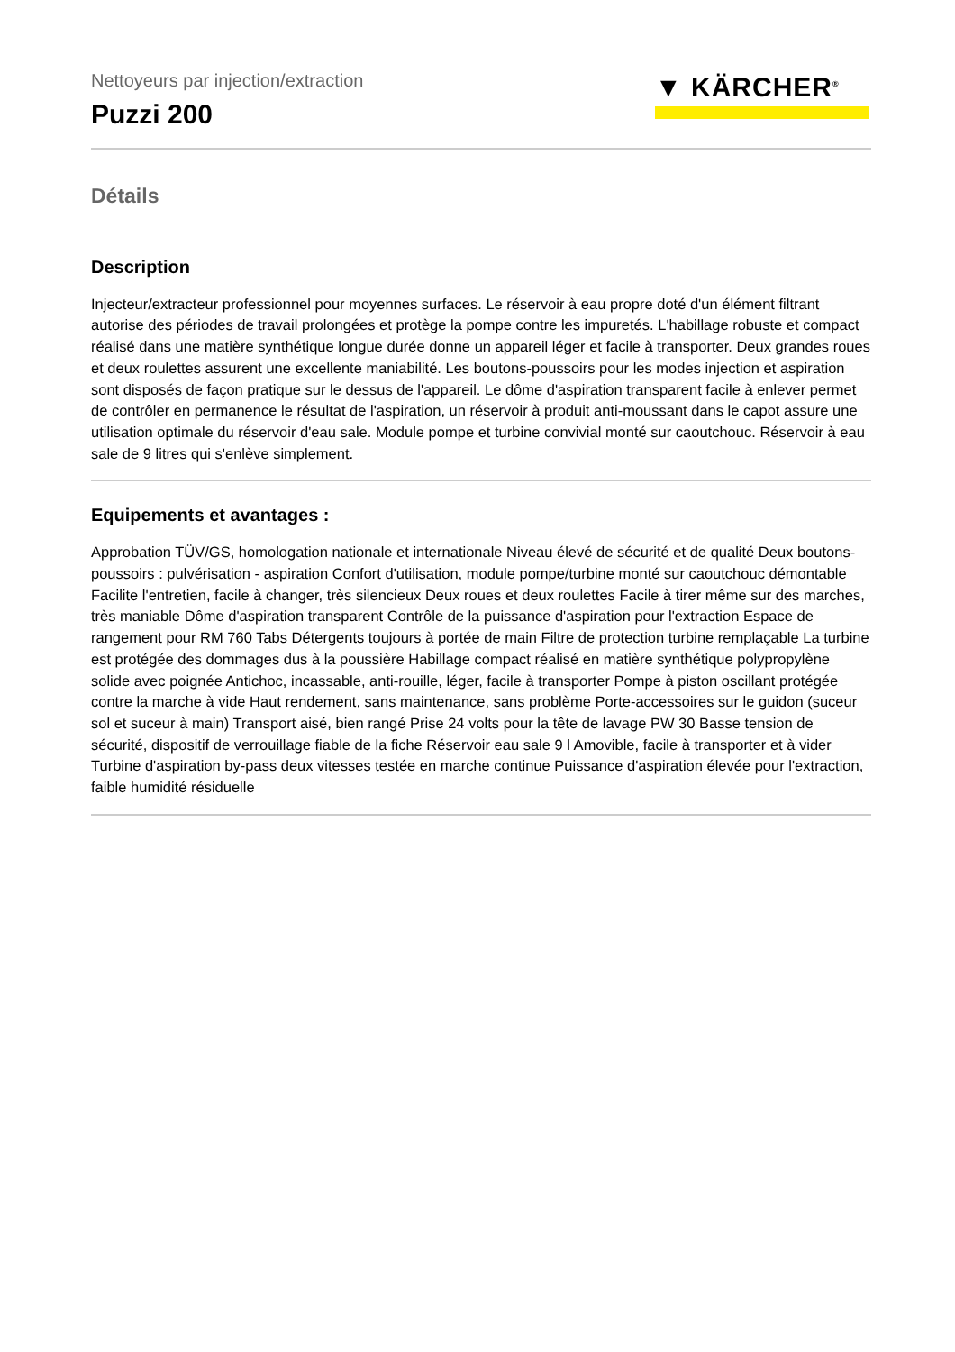▼ KÄRCHER<sup>®</sup>
Nettoyeurs par injection/extraction
Puzzi 200
Détails
Description
Injecteur/extracteur professionnel pour moyennes surfaces. Le réservoir à eau propre doté d'un élément filtrant autorise des périodes de travail prolongées et protège la pompe contre les impuretés. L'habillage robuste et compact réalisé dans une matière synthétique longue durée donne un appareil léger et facile à transporter. Deux grandes roues et deux roulettes assurent une excellente maniabilité. Les boutons-poussoirs pour les modes injection et aspiration sont disposés de façon pratique sur le dessus de l'appareil. Le dôme d'aspiration transparent facile à enlever permet de contrôler en permanence le résultat de l'aspiration, un réservoir à produit anti-moussant dans le capot assure une utilisation optimale du réservoir d'eau sale. Module pompe et turbine convivial monté sur caoutchouc. Réservoir à eau sale de 9 litres qui s'enlève simplement.
Equipements et avantages :
Approbation TÜV/GS, homologation nationale et internationale Niveau élevé de sécurité et de qualité Deux boutons-poussoirs : pulvérisation - aspiration Confort d'utilisation, module pompe/turbine monté sur caoutchouc démontable Facilite l'entretien, facile à changer, très silencieux Deux roues et deux roulettes Facile à tirer même sur des marches, très maniable Dôme d'aspiration transparent Contrôle de la puissance d'aspiration pour l'extraction Espace de rangement pour RM 760 Tabs Détergents toujours à portée de main Filtre de protection turbine remplaçable La turbine est protégée des dommages dus à la poussière Habillage compact réalisé en matière synthétique polypropylène solide avec poignée Antichoc, incassable, anti-rouille, léger, facile à transporter Pompe à piston oscillant protégée contre la marche à vide Haut rendement, sans maintenance, sans problème Porte-accessoires sur le guidon (suceur sol et suceur à main) Transport aisé, bien rangé Prise 24 volts pour la tête de lavage PW 30 Basse tension de sécurité, dispositif de verrouillage fiable de la fiche Réservoir eau sale 9 l Amovible, facile à transporter et à vider Turbine d'aspiration by-pass deux vitesses testée en marche continue Puissance d'aspiration élevée pour l'extraction, faible humidité résiduelle